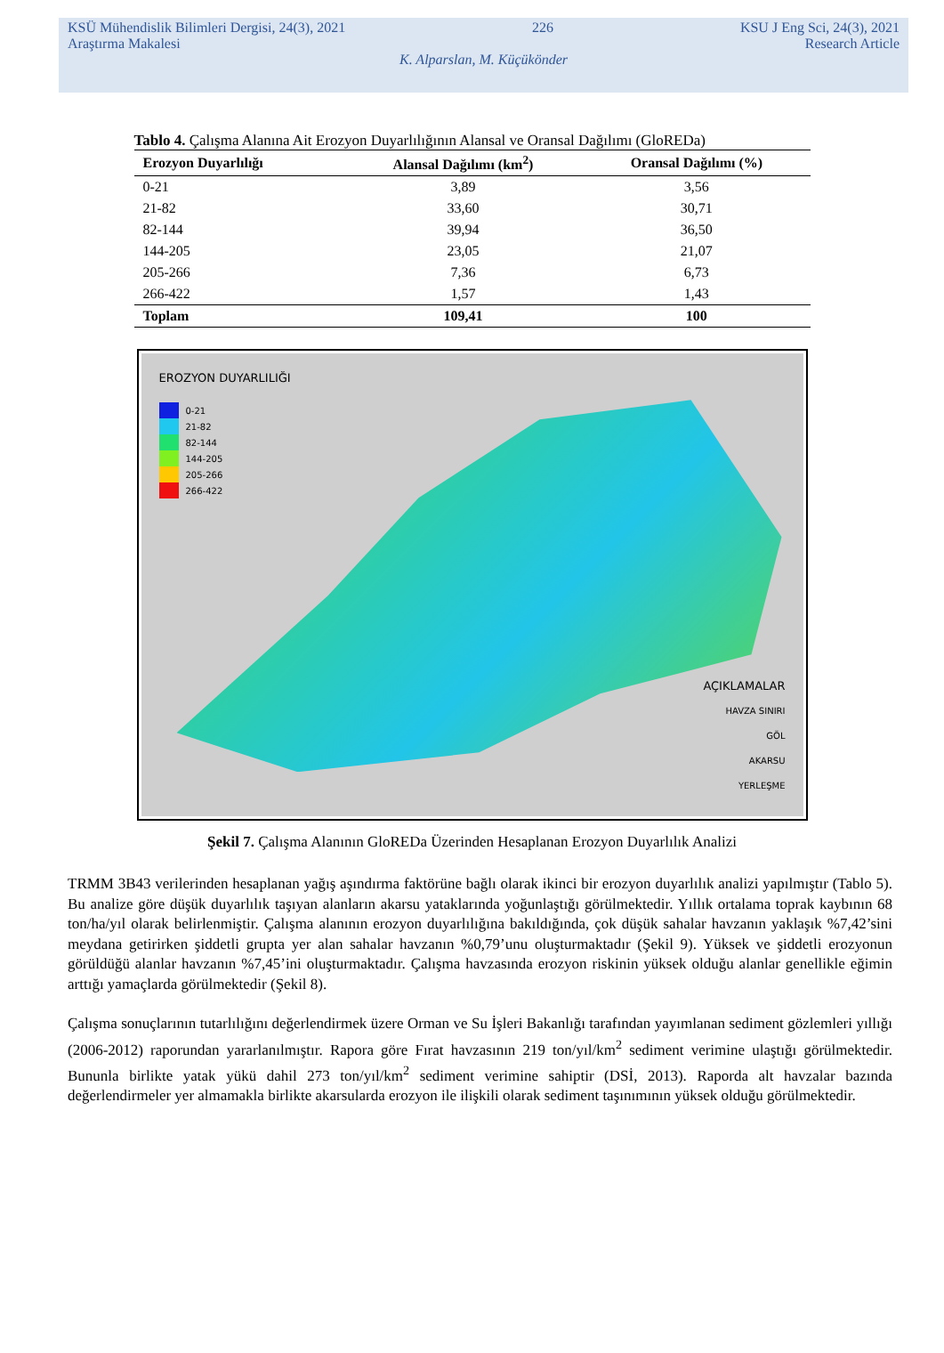KSÜ Mühendislik Bilimleri Dergisi, 24(3), 2021 226 KSU J Eng Sci, 24(3), 2021
Araştırma Makalesi Research Article
K. Alparslan, M. Küçükönder
Tablo 4. Çalışma Alanına Ait Erozyon Duyarlılığının Alansal ve Oransal Dağılımı (GloREDa)
| Erozyon Duyarlılığı | Alansal Dağılımı (km<sup>2</sup>) | Oransal Dağılımı (%) |
| --- | --- | --- |
| 0-21 | 3,89 | 3,56 |
| 21-82 | 33,60 | 30,71 |
| 82-144 | 39,94 | 36,50 |
| 144-205 | 23,05 | 21,07 |
| 205-266 | 7,36 | 6,73 |
| 266-422 | 1,57 | 1,43 |
| Toplam | 109,41 | 100 |
EROZYON DUYARLILIĞI
0-21
21-82
82-144
144-205
205-266
266-422
AÇIKLAMALAR
HAVZA SINIRI
GÖL
AKARSU
YERLEŞME
Şekil 7. Çalışma Alanının GloREDa Üzerinden Hesaplanan Erozyon Duyarlılık Analizi
TRMM 3B43 verilerinden hesaplanan yağış aşındırma faktörüne bağlı olarak ikinci bir erozyon duyarlılık analizi yapılmıştır (Tablo 5). Bu analize göre düşük duyarlılık taşıyan alanların akarsu yataklarında yoğunlaştığı görülmektedir. Yıllık ortalama toprak kaybının 68 ton/ha/yıl olarak belirlenmiştir. Çalışma alanının erozyon duyarlılığına bakıldığında, çok düşük sahalar havzanın yaklaşık %7,42’sini meydana getirirken şiddetli grupta yer alan sahalar havzanın %0,79’unu oluşturmaktadır (Şekil 9). Yüksek ve şiddetli erozyonun görüldüğü alanlar havzanın %7,45’ini oluşturmaktadır. Çalışma havzasında erozyon riskinin yüksek olduğu alanlar genellikle eğimin arttığı yamaçlarda görülmektedir (Şekil 8).
Çalışma sonuçlarının tutarlılığını değerlendirmek üzere Orman ve Su İşleri Bakanlığı tarafından yayımlanan sediment gözlemleri yıllığı (2006-2012) raporundan yararlanılmıştır. Rapora göre Fırat havzasının 219 ton/yıl/km<sup>2</sup> sediment verimine ulaştığı görülmektedir. Bununla birlikte yatak yükü dahil 273 ton/yıl/km<sup>2</sup> sediment verimine sahiptir (DSİ, 2013). Raporda alt havzalar bazında değerlendirmeler yer almamakla birlikte akarsularda erozyon ile ilişkili olarak sediment taşınımının yüksek olduğu görülmektedir.